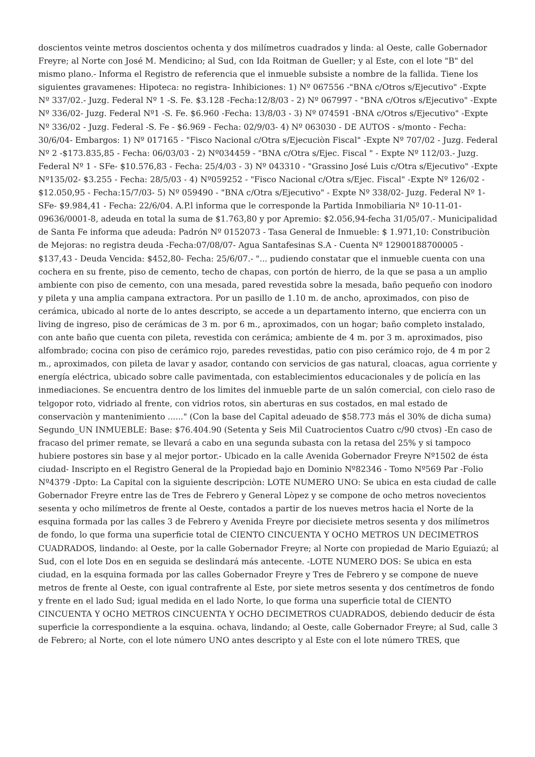doscientos veinte metros doscientos ochenta y dos milímetros cuadrados y linda: al Oeste, calle Gobernador Freyre; al Norte con José M. Mendicino; al Sud, con Ida Roitman de Gueller; y al Este, con el lote "B" del mismo plano.- Informa el Registro de referencia que el inmueble subsiste a nombre de la fallida. Tiene los siguientes gravamenes: Hipoteca: no registra- Inhibiciones: 1) Nº 067556 -"BNA c/Otros s/Ejecutivo" -Expte Nº 337/02.- Juzg. Federal Nº 1 -S. Fe. $3.128 -Fecha:12/8/03 - 2) Nº 067997 - "BNA c/Otros s/Ejecutivo" -Expte Nº 336/02- Juzg. Federal Nº1 -S. Fe. $6.960 -Fecha: 13/8/03 - 3) Nº 074591 -BNA c/Otros s/Ejecutivo" -Expte Nº 336/02 - Juzg. Federal -S. Fe - $6.969 - Fecha: 02/9/03- 4) Nº 063030 - DE AUTOS - s/monto - Fecha: 30/6/04- Embargos: 1) Nº 017165 - "Fisco Nacional c/Otra s/Ejecuciòn Fiscal" -Expte Nº 707/02 - Juzg. Federal Nº 2 -$173.835,85 - Fecha: 06/03/03 - 2) Nº034459 - "BNA c/Otra s/Ejec. Fiscal " - Expte Nº 112/03.- Juzg. Federal Nº 1 - SFe- $10.576,83 - Fecha: 25/4/03 - 3) Nº 043310 - "Grassino José Luis c/Otra s/Ejecutivo" -Expte Nº135/02- $3.255 - Fecha: 28/5/03 - 4) Nº059252 - "Fisco Nacional c/Otra s/Ejec. Fiscal" -Expte Nº 126/02 - $12.050,95 - Fecha:15/7/03- 5) Nº 059490 - "BNA c/Otra s/Ejecutivo" - Expte Nº 338/02- Juzg. Federal Nº 1- SFe- $9.984,41 - Fecha: 22/6/04. A.P.l informa que le corresponde la Partida Inmobiliaria Nº 10-11-01-09636/0001-8, adeuda en total la suma de $1.763,80 y por Apremio: $2.056,94-fecha 31/05/07.- Municipalidad de Santa Fe informa que adeuda: Padrón Nº 0152073 - Tasa General de Inmueble: $ 1.971,10: Constribuciòn de Mejoras: no registra deuda -Fecha:07/08/07- Agua Santafesinas S.A - Cuenta Nº 12900188700005 - $137,43 - Deuda Vencida: $452,80- Fecha: 25/6/07.- "... pudiendo constatar que el inmueble cuenta con una cochera en su frente, piso de cemento, techo de chapas, con portón de hierro, de la que se pasa a un amplio ambiente con piso de cemento, con una mesada, pared revestida sobre la mesada, baño pequeño con inodoro y pileta y una amplia campana extractora. Por un pasillo de 1.10 m. de ancho, aproximados, con piso de cerámica, ubicado al norte de lo antes descripto, se accede a un departamento interno, que encierra con un living de ingreso, piso de cerámicas de 3 m. por 6 m., aproximados, con un hogar; baño completo instalado, con ante baño que cuenta con pileta, revestida con cerámica; ambiente de 4 m. por 3 m. aproximados, piso alfombrado; cocina con piso de cerámico rojo, paredes revestidas, patio con piso cerámico rojo, de 4 m por 2 m., aproximados, con pileta de lavar y asador, contando con servicios de gas natural, cloacas, agua corriente y energía eléctrica, ubicado sobre calle pavimentada, con establecimientos educacionales y de policía en las inmediaciones. Se encuentra dentro de los limites del inmueble parte de un salón comercial, con cielo raso de telgopor roto, vidriado al frente, con vidrios rotos, sin aberturas en sus costados, en mal estado de conservaciòn y mantenimiento ......" (Con la base del Capital adeuado de $58.773 más el 30% de dicha suma) Segundo_UN INMUEBLE: Base: $76.404.90 (Setenta y Seis Mil Cuatrocientos Cuatro c/90 ctvos) -En caso de fracaso del primer remate, se llevará a cabo en una segunda subasta con la retasa del 25% y si tampoco hubiere postores sin base y al mejor portor.- Ubicado en la calle Avenida Gobernador Freyre Nº1502 de ésta ciudad- Inscripto en el Registro General de la Propiedad bajo en Dominio Nº82346 - Tomo Nº569 Par -Folio Nº4379 -Dpto: La Capital con la siguiente descripciòn: LOTE NUMERO UNO: Se ubica en esta ciudad de calle Gobernador Freyre entre las de Tres de Febrero y General Lòpez y se compone de ocho metros novecientos sesenta y ocho milímetros de frente al Oeste, contados a partir de los nueves metros hacia el Norte de la esquina formada por las calles 3 de Febrero y Avenida Freyre por diecisiete metros sesenta y dos milímetros de fondo, lo que forma una superficie total de CIENTO CINCUENTA Y OCHO METROS UN DECIMETROS CUADRADOS, lindando: al Oeste, por la calle Gobernador Freyre; al Norte con propiedad de Mario Eguiazú; al Sud, con el lote Dos en en seguida se deslindará más antecente. -LOTE NUMERO DOS: Se ubica en esta ciudad, en la esquina formada por las calles Gobernador Freyre y Tres de Febrero y se compone de nueve metros de frente al Oeste, con igual contrafrente al Este, por siete metros sesenta y dos centímetros de fondo y frente en el lado Sud; igual medida en el lado Norte, lo que forma una superficie total de CIENTO CINCUENTA Y OCHO METROS CINCUENTA Y OCHO DECIMETROS CUADRADOS, debiendo deducir de ésta superficie la correspondiente a la esquina. ochava, lindando; al Oeste, calle Gobernador Freyre; al Sud, calle 3 de Febrero; al Norte, con el lote número UNO antes descripto y al Este con el lote número TRES, que